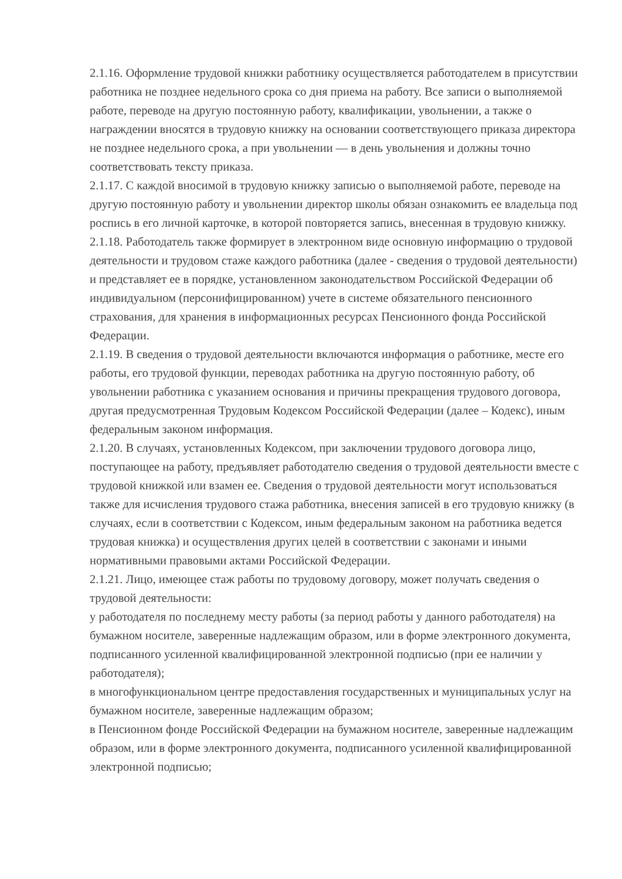2.1.16. Оформление трудовой книжки работнику осуществляется работодателем в присутствии работника не позднее недельного срока со дня приема на работу. Все записи о выполняемой работе, переводе на другую постоянную работу, квалификации, увольнении, а также о награждении вносятся в трудовую книжку на основании соответствующего приказа директора не позднее недельного срока, а при увольнении — в день увольнения и должны точно соответствовать тексту приказа.
2.1.17. С каждой вносимой в трудовую книжку записью о выполняемой работе, переводе на другую постоянную работу и увольнении директор школы обязан ознакомить ее владельца под роспись в его личной карточке, в которой повторяется запись, внесенная в трудовую книжку.
2.1.18. Работодатель также формирует в электронном виде основную информацию о трудовой деятельности и трудовом стаже каждого работника (далее - сведения о трудовой деятельности) и представляет ее в порядке, установленном законодательством Российской Федерации об индивидуальном (персонифицированном) учете в системе обязательного пенсионного страхования, для хранения в информационных ресурсах Пенсионного фонда Российской Федерации.
2.1.19. В сведения о трудовой деятельности включаются информация о работнике, месте его работы, его трудовой функции, переводах работника на другую постоянную работу, об увольнении работника с указанием основания и причины прекращения трудового договора, другая предусмотренная Трудовым Кодексом Российской Федерации (далее – Кодекс), иным федеральным законом информация.
2.1.20. В случаях, установленных Кодексом, при заключении трудового договора лицо, поступающее на работу, предъявляет работодателю сведения о трудовой деятельности вместе с трудовой книжкой или взамен ее. Сведения о трудовой деятельности могут использоваться также для исчисления трудового стажа работника, внесения записей в его трудовую книжку (в случаях, если в соответствии с Кодексом, иным федеральным законом на работника ведется трудовая книжка) и осуществления других целей в соответствии с законами и иными нормативными правовыми актами Российской Федерации.
2.1.21. Лицо, имеющее стаж работы по трудовому договору, может получать сведения о трудовой деятельности:
у работодателя по последнему месту работы (за период работы у данного работодателя) на бумажном носителе, заверенные надлежащим образом, или в форме электронного документа, подписанного усиленной квалифицированной электронной подписью (при ее наличии у работодателя);
в многофункциональном центре предоставления государственных и муниципальных услуг на бумажном носителе, заверенные надлежащим образом;
в Пенсионном фонде Российской Федерации на бумажном носителе, заверенные надлежащим образом, или в форме электронного документа, подписанного усиленной квалифицированной электронной подписью;